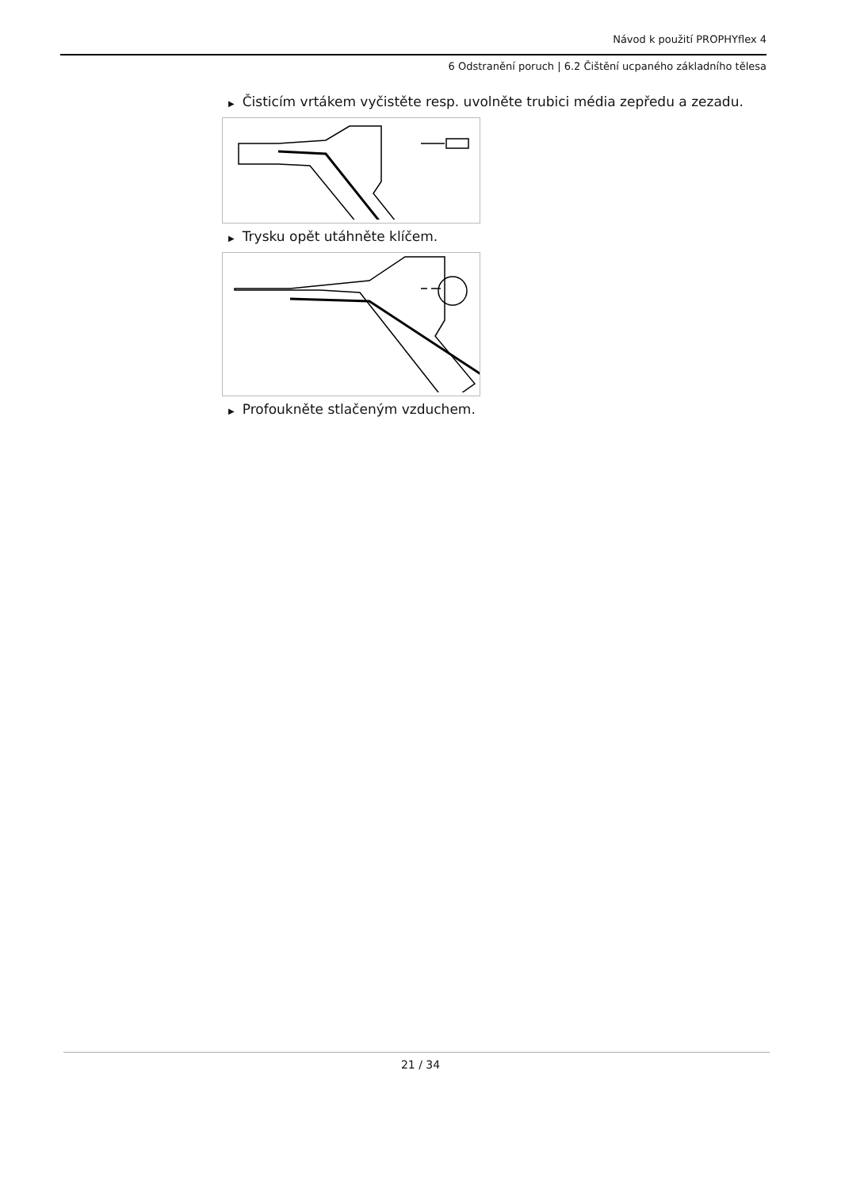Návod k použití PROPHYflex 4
6 Odstranění poruch | 6.2 Čištění ucpaného základního tělesa
▶ Čisticím vrtákem vyčistěte resp. uvolněte trubici média zepředu a zezadu.
▶ Trysku opět utáhněte klíčem.
▶ Profoukněte stlačeným vzduchem.
21 / 34